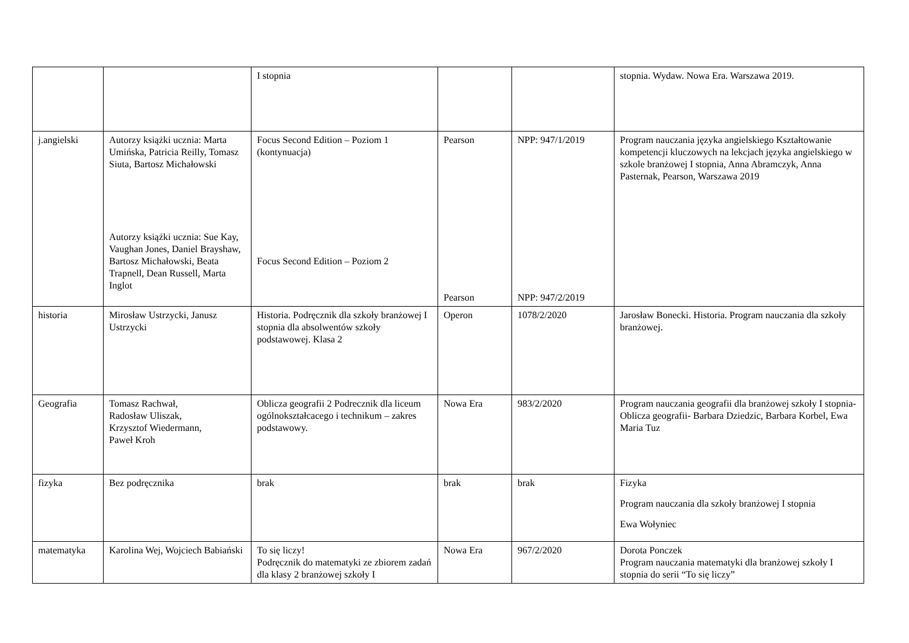| | | I stopnia | | | stopnia. Wydaw. Nowa Era. Warszawa 2019. |
| j.angielski | Autorzy książki ucznia: Marta Umińska, Patricia Reilly, Tomasz Siuta, Bartosz Michałowski Autorzy książki ucznia: Sue Kay, Vaughan Jones, Daniel Brayshaw, Bartosz Michałowski, Beata Trapnell, Dean Russell, Marta Inglot | Focus Second Edition – Poziom 1 (kontynuacja) Focus Second Edition – Poziom 2 | Pearson Pearson | NPP: 947/1/2019 NPP: 947/2/2019 | Program nauczania języka angielskiego Kształtowanie kompetencji kluczowych na lekcjach języka angielskiego w szkole branżowej I stopnia, Anna Abramczyk, Anna Pasternak, Pearson, Warszawa 2019 |
| historia | Mirosław Ustrzycki, Janusz Ustrzycki | Historia. Podręcznik dla szkoły branżowej I stopnia dla absolwentów szkoły podstawowej. Klasa 2 | Operon | 1078/2/2020 | Jarosław Bonecki. Historia. Program nauczania dla szkoły branżowej. |
| Geografia | Tomasz Rachwał, Radosław Uliszak, Krzysztof Wiedermann, Paweł Kroh | Oblicza geografii 2 Podrecznik dla liceum ogólnokształcacego i technikum – zakres podstawowy. | Nowa Era | 983/2/2020 | Program nauczania geografii dla branżowej szkoły I stopnia- Oblicza geografii- Barbara Dziedzic, Barbara Korbel, Ewa Maria Tuz |
| fizyka | Bez podręcznika | brak | brak | brak | Fizyka Program nauczania dla szkoły branżowej I stopnia Ewa Wołyniec |
| matematyka | Karolina Wej, Wojciech Babiański | To się liczy! Podręcznik do matematyki ze zbiorem zadań dla klasy 2 branżowej szkoły I | Nowa Era | 967/2/2020 | Dorota Ponczek Program nauczania matematyki dla branżowej szkoły I stopnia do serii “To się liczy” |